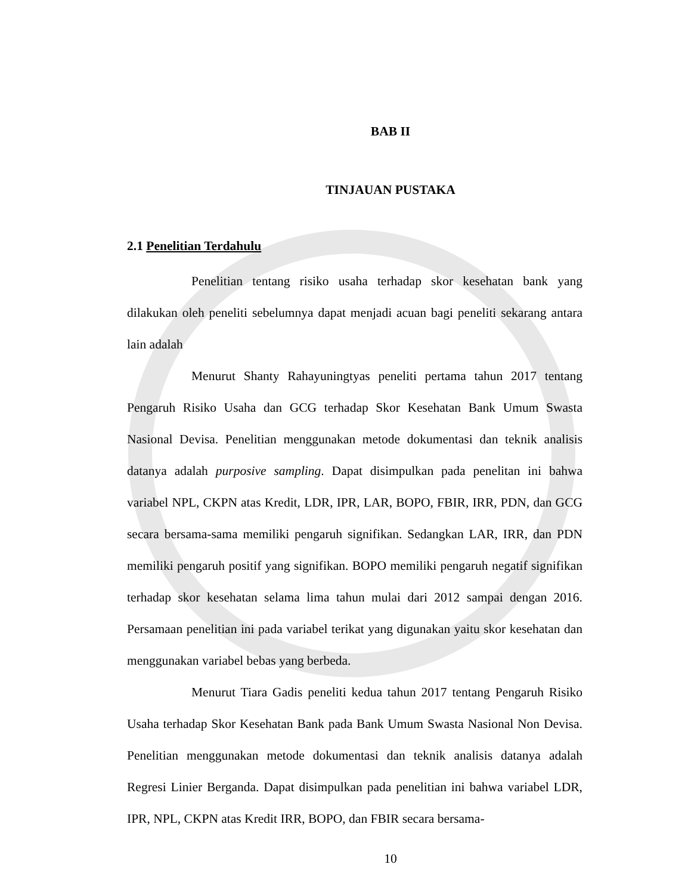BAB II
TINJAUAN PUSTAKA
2.1 Penelitian Terdahulu
Penelitian tentang risiko usaha terhadap skor kesehatan bank yang dilakukan oleh peneliti sebelumnya dapat menjadi acuan bagi peneliti sekarang antara lain adalah
Menurut Shanty Rahayuningtyas peneliti pertama tahun 2017 tentang Pengaruh Risiko Usaha dan GCG terhadap Skor Kesehatan Bank Umum Swasta Nasional Devisa. Penelitian menggunakan metode dokumentasi dan teknik analisis datanya adalah purposive sampling. Dapat disimpulkan pada penelitan ini bahwa variabel NPL, CKPN atas Kredit, LDR, IPR, LAR, BOPO, FBIR, IRR, PDN, dan GCG secara bersama-sama memiliki pengaruh signifikan. Sedangkan LAR, IRR, dan PDN memiliki pengaruh positif yang signifikan. BOPO memiliki pengaruh negatif signifikan terhadap skor kesehatan selama lima tahun mulai dari 2012 sampai dengan 2016. Persamaan penelitian ini pada variabel terikat yang digunakan yaitu skor kesehatan dan menggunakan variabel bebas yang berbeda.
Menurut Tiara Gadis peneliti kedua tahun 2017 tentang Pengaruh Risiko Usaha terhadap Skor Kesehatan Bank pada Bank Umum Swasta Nasional Non Devisa. Penelitian menggunakan metode dokumentasi dan teknik analisis datanya adalah Regresi Linier Berganda. Dapat disimpulkan pada penelitian ini bahwa variabel LDR, IPR, NPL, CKPN atas Kredit IRR, BOPO, dan FBIR secara bersama-
10